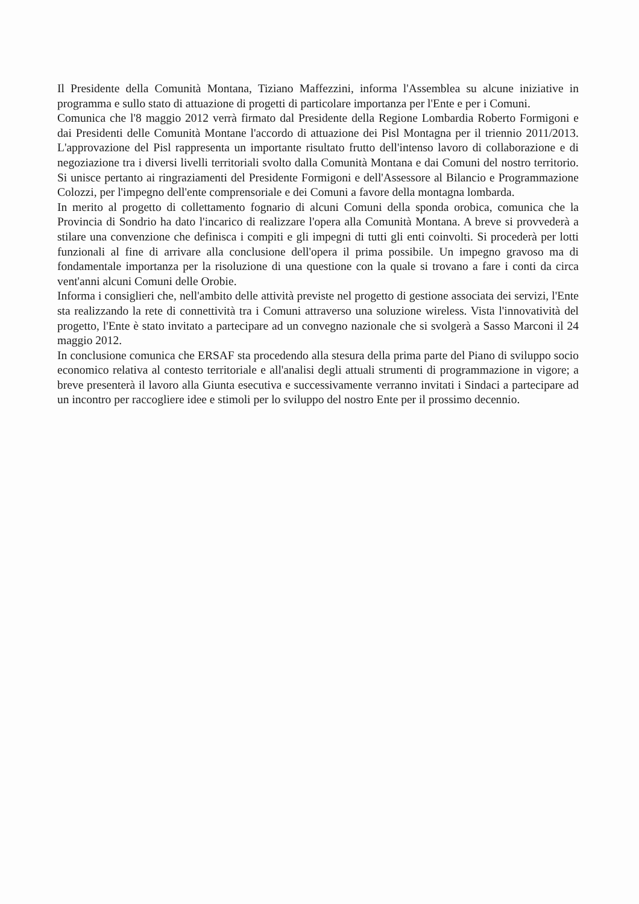Il Presidente della Comunità Montana, Tiziano Maffezzini, informa l'Assemblea su alcune iniziative in programma e sullo stato di attuazione di progetti di particolare importanza per l'Ente e per i Comuni.
Comunica che l'8 maggio 2012 verrà firmato dal Presidente della Regione Lombardia Roberto Formigoni e dai Presidenti delle Comunità Montane l'accordo di attuazione dei Pisl Montagna per il triennio 2011/2013. L'approvazione del Pisl rappresenta un importante risultato frutto dell'intenso lavoro di collaborazione e di negoziazione tra i diversi livelli territoriali svolto dalla Comunità Montana e dai Comuni del nostro territorio. Si unisce pertanto ai ringraziamenti del Presidente Formigoni e dell'Assessore al Bilancio e Programmazione Colozzi, per l'impegno dell'ente comprensoriale e dei Comuni a favore della montagna lombarda.
In merito al progetto di collettamento fognario di alcuni Comuni della sponda orobica, comunica che la Provincia di Sondrio ha dato l'incarico di realizzare l'opera alla Comunità Montana. A breve si provvederà a stilare una convenzione che definisca i compiti e gli impegni di tutti gli enti coinvolti. Si procederà per lotti funzionali al fine di arrivare alla conclusione dell'opera il prima possibile. Un impegno gravoso ma di fondamentale importanza per la risoluzione di una questione con la quale si trovano a fare i conti da circa vent'anni alcuni Comuni delle Orobie.
Informa i consiglieri che, nell'ambito delle attività previste nel progetto di gestione associata dei servizi, l'Ente sta realizzando la rete di connettività tra i Comuni attraverso una soluzione wireless. Vista l'innovatività del progetto, l'Ente è stato invitato a partecipare ad un convegno nazionale che si svolgerà a Sasso Marconi il 24 maggio 2012.
In conclusione comunica che ERSAF sta procedendo alla stesura della prima parte del Piano di sviluppo socio economico relativa al contesto territoriale e all'analisi degli attuali strumenti di programmazione in vigore; a breve presenterà il lavoro alla Giunta esecutiva e successivamente verranno invitati i Sindaci a partecipare ad un incontro per raccogliere idee e stimoli per lo sviluppo del nostro Ente per il prossimo decennio.